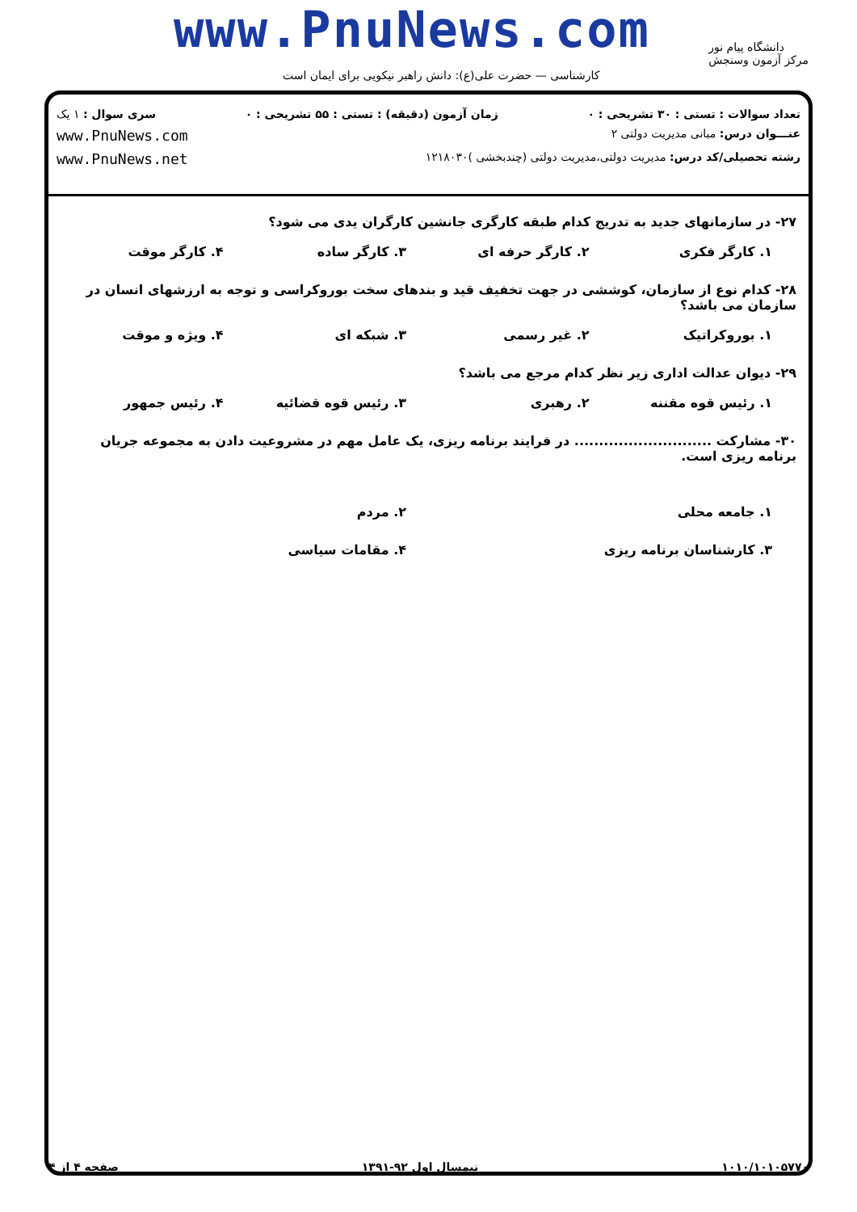www.PnuNews.com
دانشگاه پیام نور
مرکز آزمون وسنجش
کارشناسی — حضرت علی(ع): دانش راهبر نیکویی برای ایمان است
تعداد سوالات : تستی : ۳۰ تشریحی : ۰ زمان آزمون (دقیقه) : تستی : ۵۵ تشریحی : ۰ سری سوال : ۱ یک
عنـــوان درس: مبانی مدیریت دولتی ۲ www.PnuNews.com
رشته تحصیلی/کد درس: مدیریت دولتی،مدیریت دولتی (چندبخشی )۱۲۱۸۰۳۰ www.PnuNews.net
۲۷- در سازمانهای جدید به تدریج کدام طبقه کارگری جانشین کارگران یدی می شود؟
۱. کارگر فکری ۲. کارگر حرفه ای ۳. کارگر ساده ۴. کارگر موقت
۲۸- کدام نوع از سازمان، کوششی در جهت تخفیف قید و بندهای سخت بوروکراسی و توجه به ارزشهای انسان در سازمان می باشد؟
۱. بوروکراتیک ۲. غیر رسمی ۳. شبکه ای ۴. ویژه و موقت
۲۹- دیوان عدالت اداری زیر نظر کدام مرجع می باشد؟
۱. رئیس قوه مقننه ۲. رهبری ۳. رئیس قوه قضائیه ۴. رئیس جمهور
۳۰- مشارکت ............................ در فرایند برنامه ریزی، یک عامل مهم در مشروعیت دادن به مجموعه جریان برنامه ریزی است.
۱. جامعه محلی ۲. مردم
۳. کارشناسان برنامه ریزی ۴. مقامات سیاسی
۱۰۱۰/۱۰۱۰۵۷۷۰ نیمسال اول ۹۲-۱۳۹۱ صفحه ۴ از ۴